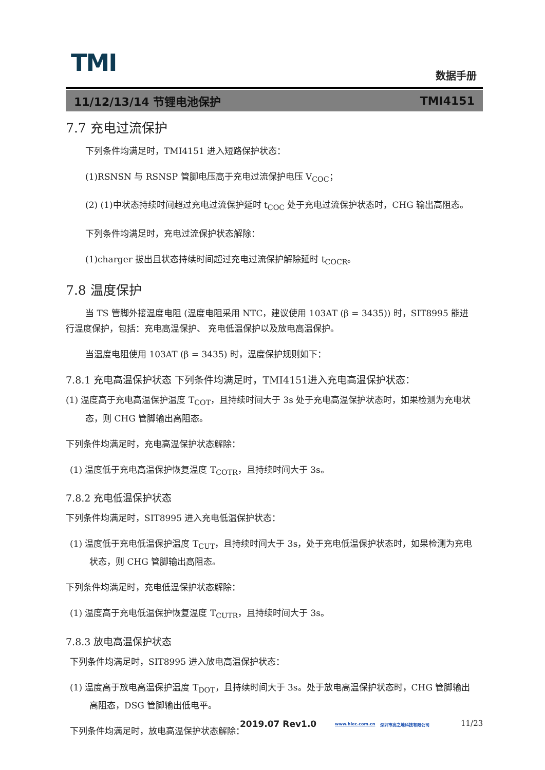TMI 数据手册
11/12/13/14 节锂电池保护 TMI4151
7.7 充电过流保护
下列条件均满足时，TMI4151 进入短路保护状态：
(1)RSNSN 与 RSNSP 管脚电压高于充电过流保护电压 V<sub>COC</sub>；
(2) (1)中状态持续时间超过充电过流保护延时 t<sub>COC</sub> 处于充电过流保护状态时，CHG 输出高阻态。
下列条件均满足时，充电过流保护状态解除：
(1)charger 拔出且状态持续时间超过充电过流保护解除延时 t<sub>COCR</sub>。
7.8 温度保护
当 TS 管脚外接温度电阻 (温度电阻采用 NTC，建议使用 103AT (β = 3435)) 时，SIT8995 能进行温度保护，包括：充电高温保护、 充电低温保护以及放电高温保护。
当温度电阻使用 103AT (β = 3435) 时，温度保护规则如下：
7.8.1 充电高温保护状态 下列条件均满足时，TMI4151进入充电高温保护状态：
(1) 温度高于充电高温保护温度 T<sub>COT</sub>，且持续时间大于 3s 处于充电高温保护状态时，如果检测为充电状态，则 CHG 管脚输出高阻态。
下列条件均满足时，充电高温保护状态解除：
(1) 温度低于充电高温保护恢复温度 T<sub>COTR</sub>，且持续时间大于 3s。
7.8.2 充电低温保护状态
下列条件均满足时，SIT8995 进入充电低温保护状态：
(1) 温度低于充电低温保护温度 T<sub>CUT</sub>，且持续时间大于 3s，处于充电低温保护状态时，如果检测为充电状态，则 CHG 管脚输出高阻态。
下列条件均满足时，充电低温保护状态解除：
(1) 温度高于充电低温保护恢复温度 T<sub>CUTR</sub>，且持续时间大于 3s。
7.8.3 放电高温保护状态
下列条件均满足时，SIT8995 进入放电高温保护状态：
(1) 温度高于放电高温保护温度 T<sub>DOT</sub>，且持续时间大于 3s。处于放电高温保护状态时，CHG 管脚输出高阻态，DSG 管脚输出低电平。
下列条件均满足时，放电高温保护状态解除：
2019.07 Rev1.0 www.hlec.com.cn 深圳市高之地科技有限公司 11/23